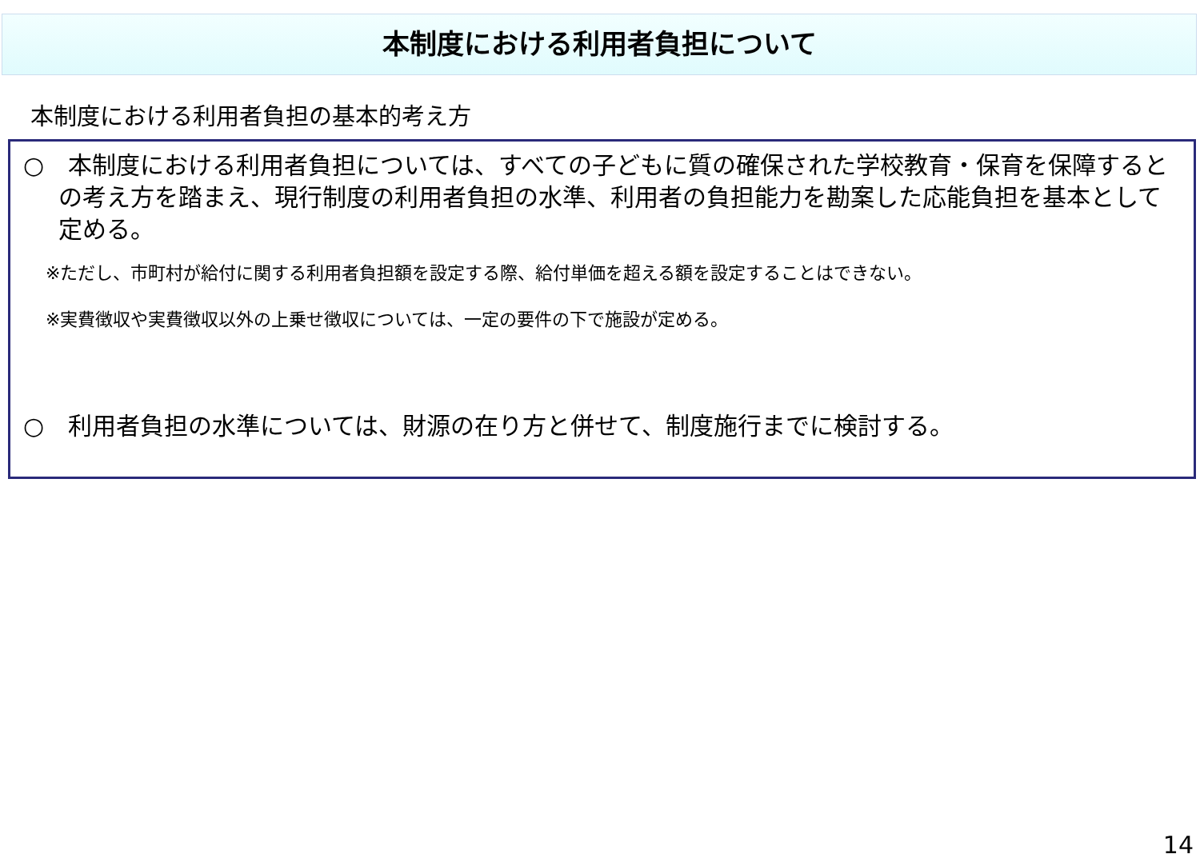本制度における利用者負担について
本制度における利用者負担の基本的考え方
○　本制度における利用者負担については、すべての子どもに質の確保された学校教育・保育を保障するとの考え方を踏まえ、現行制度の利用者負担の水準、利用者の負担能力を勘案した応能負担を基本として定める。
※ただし、市町村が給付に関する利用者負担額を設定する際、給付単価を超える額を設定することはできない。
※実費徴収や実費徴収以外の上乗せ徴収については、一定の要件の下で施設が定める。
○　利用者負担の水準については、財源の在り方と併せて、制度施行までに検討する。
14